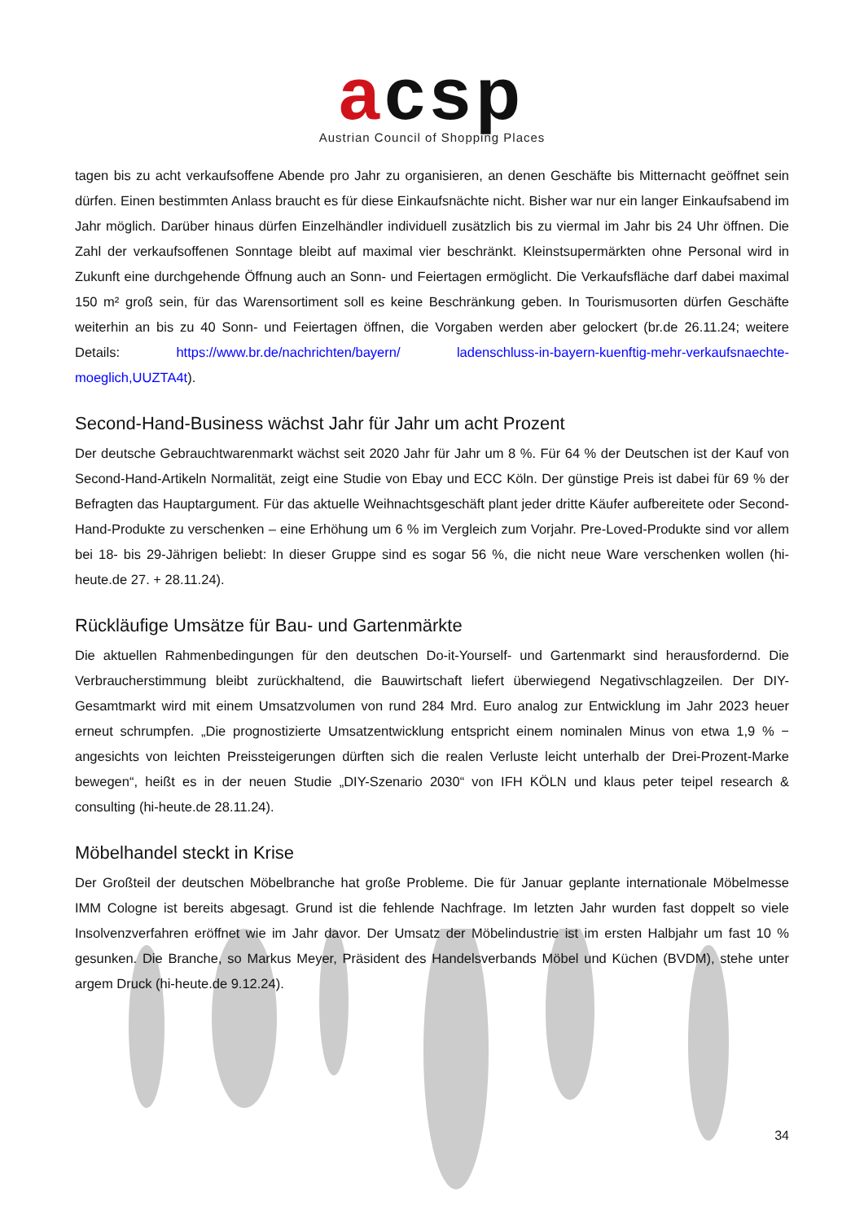acsp
Austrian Council of Shopping Places
tagen bis zu acht verkaufsoffene Abende pro Jahr zu organisieren, an denen Geschäfte bis Mitternacht geöffnet sein dürfen. Einen bestimmten Anlass braucht es für diese Einkaufsnächte nicht. Bisher war nur ein langer Einkaufsabend im Jahr möglich. Darüber hinaus dürfen Einzelhändler individuell zusätzlich bis zu viermal im Jahr bis 24 Uhr öffnen. Die Zahl der verkaufsoffenen Sonntage bleibt auf maximal vier beschränkt. Kleinstsupermärkten ohne Personal wird in Zukunft eine durchgehende Öffnung auch an Sonn- und Feiertagen ermöglicht. Die Verkaufsfläche darf dabei maximal 150 m² groß sein, für das Warensortiment soll es keine Beschränkung geben. In Tourismusorten dürfen Geschäfte weiterhin an bis zu 40 Sonn- und Feiertagen öffnen, die Vorgaben werden aber gelockert (br.de 26.11.24; weitere Details: https://www.br.de/nachrichten/bayern/ ladenschluss-in-bayern-kuenftig-mehr-verkaufsnaechte-moeglich,UUZTA4t).
Second-Hand-Business wächst Jahr für Jahr um acht Prozent
Der deutsche Gebrauchtwarenmarkt wächst seit 2020 Jahr für Jahr um 8 %. Für 64 % der Deutschen ist der Kauf von Second-Hand-Artikeln Normalität, zeigt eine Studie von Ebay und ECC Köln. Der günstige Preis ist dabei für 69 % der Befragten das Hauptargument. Für das aktuelle Weihnachtsgeschäft plant jeder dritte Käufer aufbereitete oder Second-Hand-Produkte zu verschenken – eine Erhöhung um 6 % im Vergleich zum Vorjahr. Pre-Loved-Produkte sind vor allem bei 18- bis 29-Jährigen beliebt: In dieser Gruppe sind es sogar 56 %, die nicht neue Ware verschenken wollen (hi-heute.de 27. + 28.11.24).
Rückläufige Umsätze für Bau- und Gartenmärkte
Die aktuellen Rahmenbedingungen für den deutschen Do-it-Yourself- und Gartenmarkt sind herausfordernd. Die Verbraucherstimmung bleibt zurückhaltend, die Bauwirtschaft liefert überwiegend Negativschlagzeilen. Der DIY-Gesamtmarkt wird mit einem Umsatzvolumen von rund 284 Mrd. Euro analog zur Entwicklung im Jahr 2023 heuer erneut schrumpfen. „Die prognostizierte Umsatzentwicklung entspricht einem nominalen Minus von etwa 1,9 % − angesichts von leichten Preissteigerungen dürften sich die realen Verluste leicht unterhalb der Drei-Prozent-Marke bewegen“, heißt es in der neuen Studie „DIY-Szenario 2030“ von IFH KÖLN und klaus peter teipel research & consulting (hi-heute.de 28.11.24).
Möbelhandel steckt in Krise
Der Großteil der deutschen Möbelbranche hat große Probleme. Die für Januar geplante internationale Möbelmesse IMM Cologne ist bereits abgesagt. Grund ist die fehlende Nachfrage. Im letzten Jahr wurden fast doppelt so viele Insolvenzverfahren eröffnet wie im Jahr davor. Der Umsatz der Möbelindustrie ist im ersten Halbjahr um fast 10 % gesunken. Die Branche, so Markus Meyer, Präsident des Handelsverbands Möbel und Küchen (BVDM), stehe unter argem Druck (hi-heute.de 9.12.24).
34